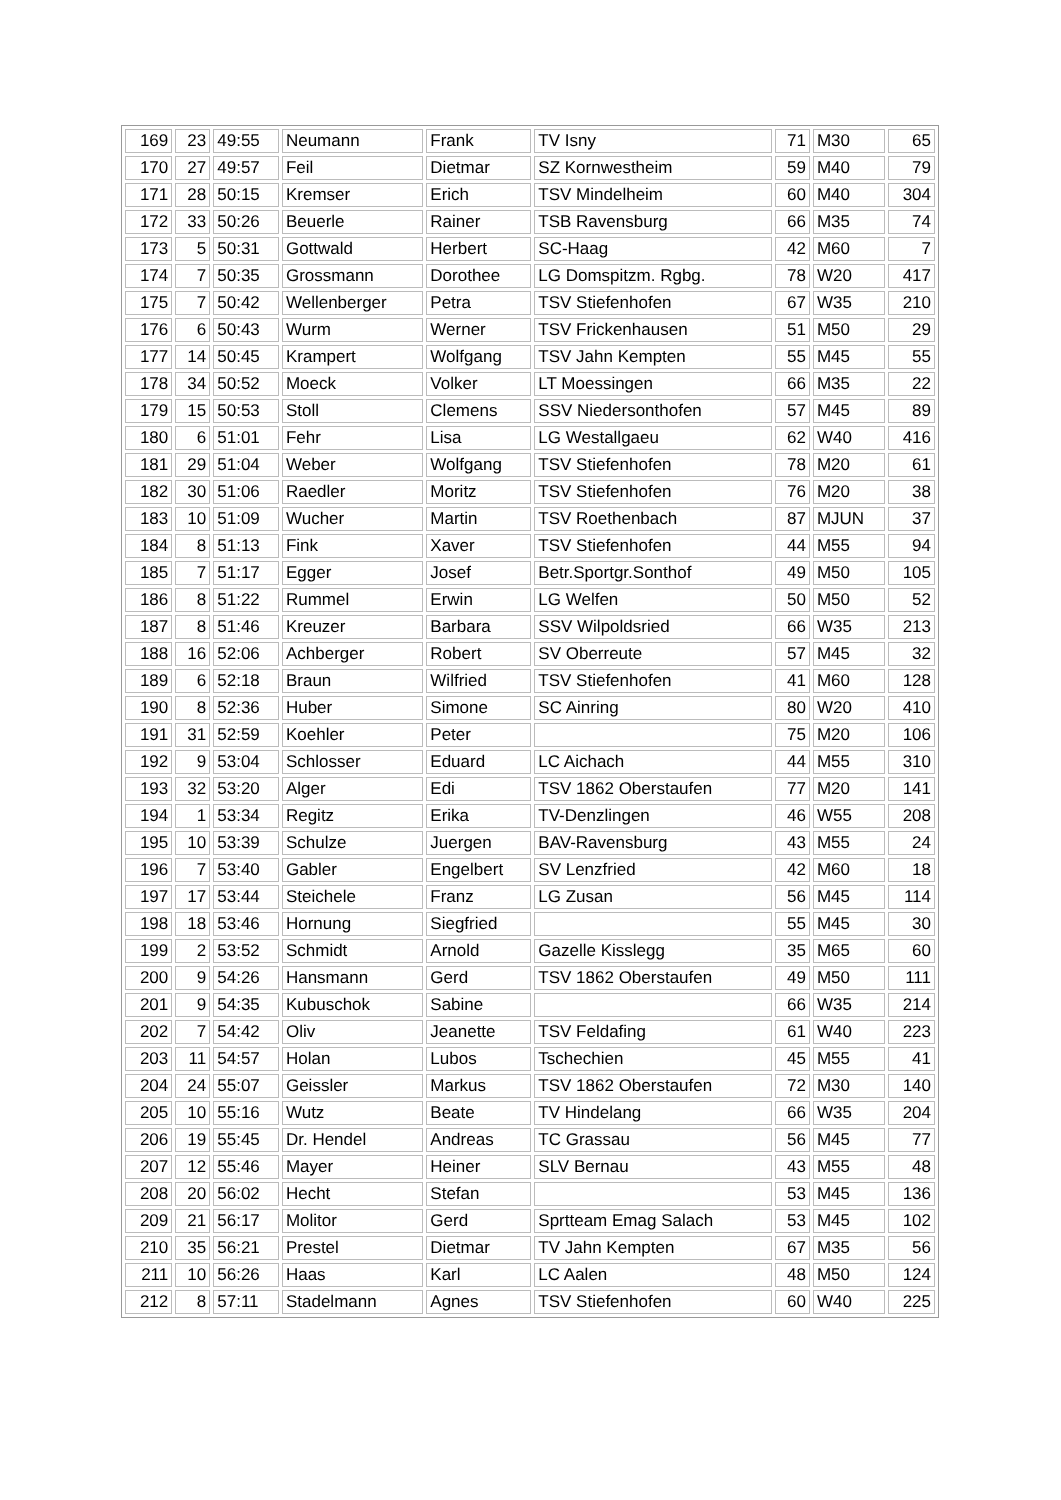| 169 | 23 | 49:55 | Neumann | Frank | TV Isny | 71 | M30 | 65 |
| 170 | 27 | 49:57 | Feil | Dietmar | SZ Kornwestheim | 59 | M40 | 79 |
| 171 | 28 | 50:15 | Kremser | Erich | TSV Mindelheim | 60 | M40 | 304 |
| 172 | 33 | 50:26 | Beuerle | Rainer | TSB Ravensburg | 66 | M35 | 74 |
| 173 | 5 | 50:31 | Gottwald | Herbert | SC-Haag | 42 | M60 | 7 |
| 174 | 7 | 50:35 | Grossmann | Dorothee | LG Domspitzm. Rgbg. | 78 | W20 | 417 |
| 175 | 7 | 50:42 | Wellenberger | Petra | TSV Stiefenhofen | 67 | W35 | 210 |
| 176 | 6 | 50:43 | Wurm | Werner | TSV Frickenhausen | 51 | M50 | 29 |
| 177 | 14 | 50:45 | Krampert | Wolfgang | TSV Jahn Kempten | 55 | M45 | 55 |
| 178 | 34 | 50:52 | Moeck | Volker | LT Moessingen | 66 | M35 | 22 |
| 179 | 15 | 50:53 | Stoll | Clemens | SSV Niedersonthofen | 57 | M45 | 89 |
| 180 | 6 | 51:01 | Fehr | Lisa | LG Westallgaeu | 62 | W40 | 416 |
| 181 | 29 | 51:04 | Weber | Wolfgang | TSV Stiefenhofen | 78 | M20 | 61 |
| 182 | 30 | 51:06 | Raedler | Moritz | TSV Stiefenhofen | 76 | M20 | 38 |
| 183 | 10 | 51:09 | Wucher | Martin | TSV Roethenbach | 87 | MJUN | 37 |
| 184 | 8 | 51:13 | Fink | Xaver | TSV Stiefenhofen | 44 | M55 | 94 |
| 185 | 7 | 51:17 | Egger | Josef | Betr.Sportgr.Sonthof | 49 | M50 | 105 |
| 186 | 8 | 51:22 | Rummel | Erwin | LG Welfen | 50 | M50 | 52 |
| 187 | 8 | 51:46 | Kreuzer | Barbara | SSV Wilpoldsried | 66 | W35 | 213 |
| 188 | 16 | 52:06 | Achberger | Robert | SV Oberreute | 57 | M45 | 32 |
| 189 | 6 | 52:18 | Braun | Wilfried | TSV Stiefenhofen | 41 | M60 | 128 |
| 190 | 8 | 52:36 | Huber | Simone | SC Ainring | 80 | W20 | 410 |
| 191 | 31 | 52:59 | Koehler | Peter | | 75 | M20 | 106 |
| 192 | 9 | 53:04 | Schlosser | Eduard | LC Aichach | 44 | M55 | 310 |
| 193 | 32 | 53:20 | Alger | Edi | TSV 1862 Oberstaufen | 77 | M20 | 141 |
| 194 | 1 | 53:34 | Regitz | Erika | TV-Denzlingen | 46 | W55 | 208 |
| 195 | 10 | 53:39 | Schulze | Juergen | BAV-Ravensburg | 43 | M55 | 24 |
| 196 | 7 | 53:40 | Gabler | Engelbert | SV Lenzfried | 42 | M60 | 18 |
| 197 | 17 | 53:44 | Steichele | Franz | LG Zusan | 56 | M45 | 114 |
| 198 | 18 | 53:46 | Hornung | Siegfried | | 55 | M45 | 30 |
| 199 | 2 | 53:52 | Schmidt | Arnold | Gazelle Kisslegg | 35 | M65 | 60 |
| 200 | 9 | 54:26 | Hansmann | Gerd | TSV 1862 Oberstaufen | 49 | M50 | 111 |
| 201 | 9 | 54:35 | Kubuschok | Sabine | | 66 | W35 | 214 |
| 202 | 7 | 54:42 | Oliv | Jeanette | TSV Feldafing | 61 | W40 | 223 |
| 203 | 11 | 54:57 | Holan | Lubos | Tschechien | 45 | M55 | 41 |
| 204 | 24 | 55:07 | Geissler | Markus | TSV 1862 Oberstaufen | 72 | M30 | 140 |
| 205 | 10 | 55:16 | Wutz | Beate | TV Hindelang | 66 | W35 | 204 |
| 206 | 19 | 55:45 | Dr. Hendel | Andreas | TC Grassau | 56 | M45 | 77 |
| 207 | 12 | 55:46 | Mayer | Heiner | SLV Bernau | 43 | M55 | 48 |
| 208 | 20 | 56:02 | Hecht | Stefan | | 53 | M45 | 136 |
| 209 | 21 | 56:17 | Molitor | Gerd | Sprtteam Emag Salach | 53 | M45 | 102 |
| 210 | 35 | 56:21 | Prestel | Dietmar | TV Jahn Kempten | 67 | M35 | 56 |
| 211 | 10 | 56:26 | Haas | Karl | LC Aalen | 48 | M50 | 124 |
| 212 | 8 | 57:11 | Stadelmann | Agnes | TSV Stiefenhofen | 60 | W40 | 225 |